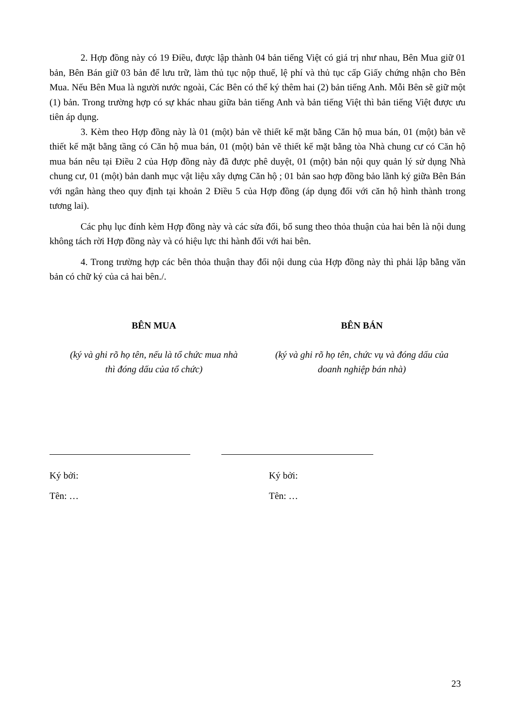2. Hợp đồng này có 19 Điều, được lập thành 04 bản tiếng Việt có giá trị như nhau, Bên Mua giữ 01 bản, Bên Bán giữ 03 bản để lưu trữ, làm thủ tục nộp thuế, lệ phí và thủ tục cấp Giấy chứng nhận cho Bên Mua. Nếu Bên Mua là người nước ngoài, Các Bên có thể ký thêm hai (2) bản tiếng Anh. Mỗi Bên sẽ giữ một (1) bản. Trong trường hợp có sự khác nhau giữa bản tiếng Anh và bản tiếng Việt thì bản tiếng Việt được ưu tiên áp dụng.
3. Kèm theo Hợp đồng này là 01 (một) bản vẽ thiết kế mặt bằng Căn hộ mua bán, 01 (một) bản vẽ thiết kế mặt bằng tầng có Căn hộ mua bán, 01 (một) bản vẽ thiết kế mặt bằng tòa Nhà chung cư có Căn hộ mua bán nêu tại Điều 2 của Hợp đồng này đã được phê duyệt, 01 (một) bản nội quy quản lý sử dụng Nhà chung cư, 01 (một) bản danh mục vật liệu xây dựng Căn hộ ; 01 bản sao hợp đồng bảo lãnh ký giữa Bên Bán với ngân hàng theo quy định tại khoản 2 Điều 5 của Hợp đồng (áp dụng đối với căn hộ hình thành trong tương lai).
Các phụ lục đính kèm Hợp đồng này và các sửa đổi, bổ sung theo thỏa thuận của hai bên là nội dung không tách rời Hợp đồng này và có hiệu lực thi hành đối với hai bên.
4. Trong trường hợp các bên thỏa thuận thay đổi nội dung của Hợp đồng này thì phải lập bằng văn bản có chữ ký của cả hai bên./.
BÊN MUA
(ký và ghi rõ họ tên, nếu là tổ chức mua nhà
thì đóng dấu của tổ chức)
BÊN BÁN
(ký và ghi rõ họ tên, chức vụ và đóng dấu của
doanh nghiệp bán nhà)
Ký bởi:
Tên: …
Ký bởi:
Tên: …
23